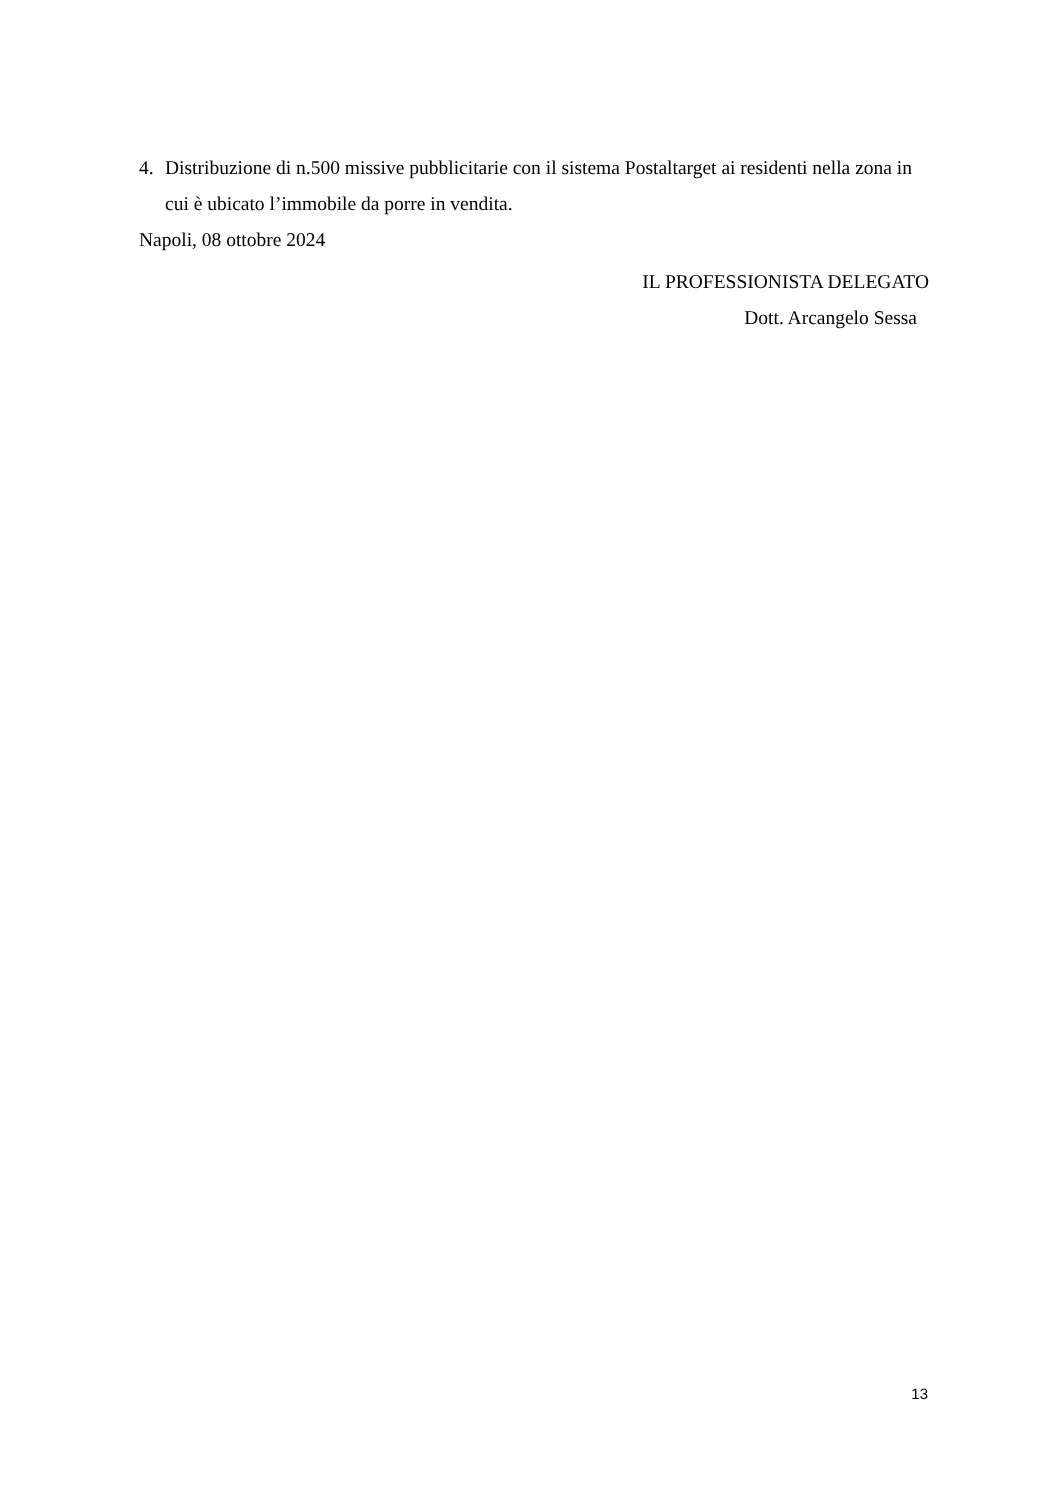4. Distribuzione di n.500 missive pubblicitarie con il sistema Postaltarget ai residenti nella zona in cui è ubicato l’immobile da porre in vendita.
Napoli, 08 ottobre 2024
IL PROFESSIONISTA DELEGATO
Dott. Arcangelo Sessa
13